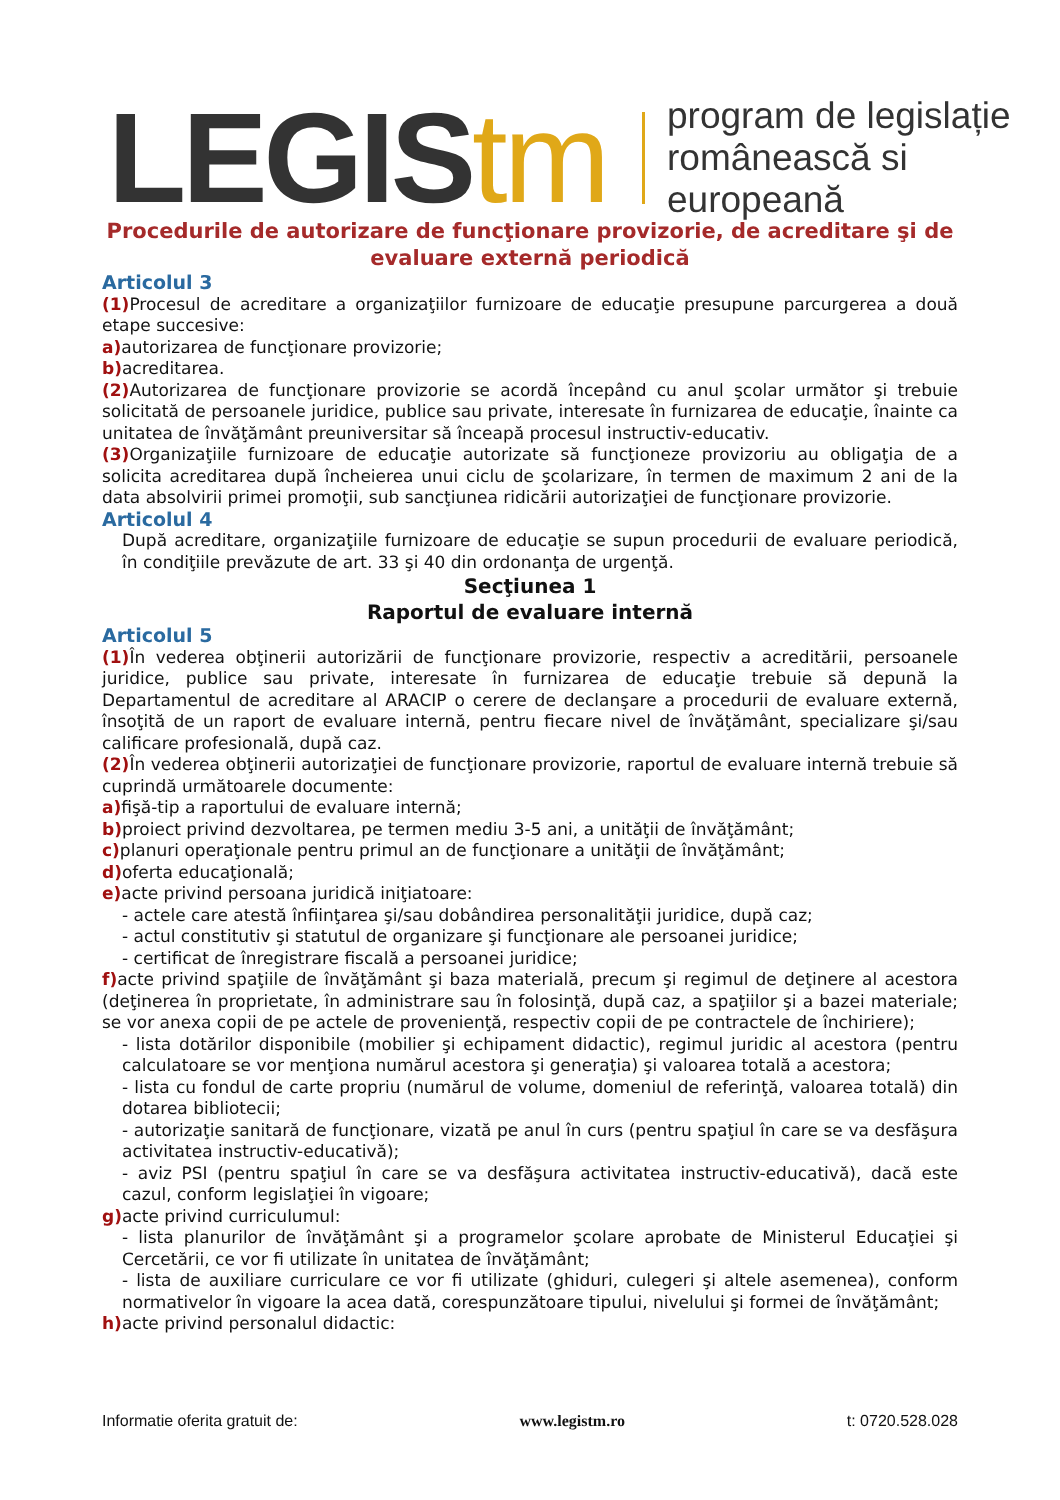LEGIStm
program de legislație
românească si europeană
Procedurile de autorizare de funcţionare provizorie, de acreditare şi de evaluare externă periodică
Articolul 3
(1) Procesul de acreditare a organizaţiilor furnizoare de educaţie presupune parcurgerea a două etape succesive:
a) autorizarea de funcţionare provizorie;
b) acreditarea.
(2) Autorizarea de funcţionare provizorie se acordă începând cu anul şcolar următor şi trebuie solicitată de persoanele juridice, publice sau private, interesate în furnizarea de educaţie, înainte ca unitatea de învăţământ preuniversitar să înceapă procesul instructiv-educativ.
(3) Organizaţiile furnizoare de educaţie autorizate să funcţioneze provizoriu au obligaţia de a solicita acreditarea după încheierea unui ciclu de şcolarizare, în termen de maximum 2 ani de la data absolvirii primei promoţii, sub sancţiunea ridicării autorizaţiei de funcţionare provizorie.
Articolul 4
După acreditare, organizaţiile furnizoare de educaţie se supun procedurii de evaluare periodică, în condiţiile prevăzute de art. 33 şi 40 din ordonanţa de urgenţă.
Secţiunea 1
Raportul de evaluare internă
Articolul 5
(1) În vederea obţinerii autorizării de funcţionare provizorie, respectiv a acreditării, persoanele juridice, publice sau private, interesate în furnizarea de educaţie trebuie să depună la Departamentul de acreditare al ARACIP o cerere de declanşare a procedurii de evaluare externă, însoţită de un raport de evaluare internă, pentru fiecare nivel de învăţământ, specializare şi/sau calificare profesională, după caz.
(2) În vederea obţinerii autorizaţiei de funcţionare provizorie, raportul de evaluare internă trebuie să cuprindă următoarele documente:
a) fişă-tip a raportului de evaluare internă;
b) proiect privind dezvoltarea, pe termen mediu 3-5 ani, a unităţii de învăţământ;
c) planuri operaţionale pentru primul an de funcţionare a unităţii de învăţământ;
d) oferta educaţională;
e) acte privind persoana juridică iniţiatoare:
- actele care atestă înfiinţarea şi/sau dobândirea personalităţii juridice, după caz;
- actul constitutiv şi statutul de organizare şi funcţionare ale persoanei juridice;
- certificat de înregistrare fiscală a persoanei juridice;
f) acte privind spaţiile de învăţământ şi baza materială, precum şi regimul de deţinere al acestora (deţinerea în proprietate, în administrare sau în folosinţă, după caz, a spaţiilor şi a bazei materiale; se vor anexa copii de pe actele de provenienţă, respectiv copii de pe contractele de închiriere);
- lista dotărilor disponibile (mobilier şi echipament didactic), regimul juridic al acestora (pentru calculatoare se vor menţiona numărul acestora şi generaţia) şi valoarea totală a acestora;
- lista cu fondul de carte propriu (numărul de volume, domeniul de referinţă, valoarea totală) din dotarea bibliotecii;
- autorizaţie sanitară de funcţionare, vizată pe anul în curs (pentru spaţiul în care se va desfăşura activitatea instructiv-educativă);
- aviz PSI (pentru spaţiul în care se va desfăşura activitatea instructiv-educativă), dacă este cazul, conform legislaţiei în vigoare;
g) acte privind curriculumul:
- lista planurilor de învăţământ şi a programelor şcolare aprobate de Ministerul Educaţiei şi Cercetării, ce vor fi utilizate în unitatea de învăţământ;
- lista de auxiliare curriculare ce vor fi utilizate (ghiduri, culegeri şi altele asemenea), conform normativelor în vigoare la acea dată, corespunzătoare tipului, nivelului şi formei de învăţământ;
h) acte privind personalul didactic:
Informatie oferita gratuit de: www.legistm.ro t: 0720.528.028